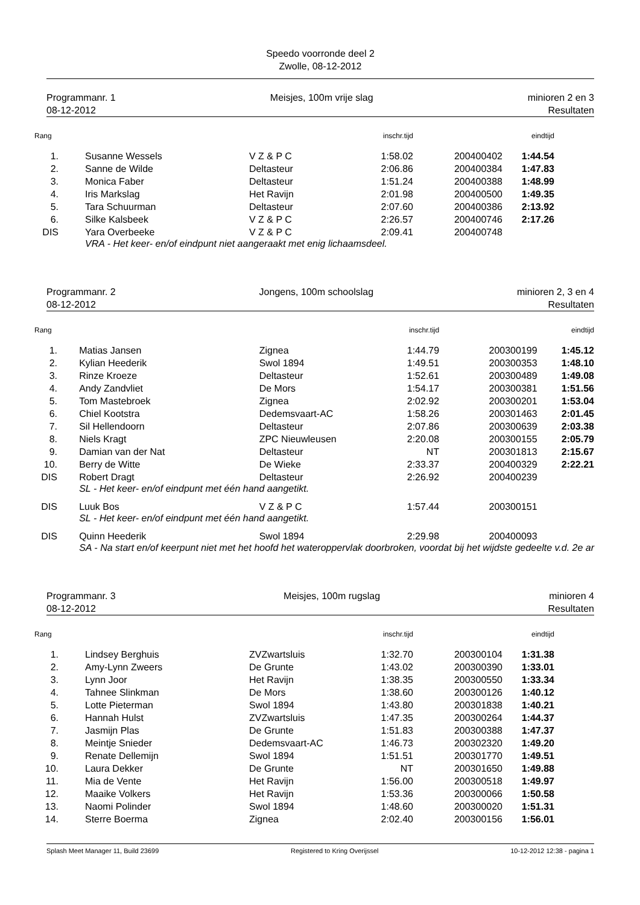Speedo voorronde deel 2
Zwolle, 08-12-2012
Programmanr. 1
08-12-2012
Meisjes, 100m vrije slag minioren 2 en 3
Resultaten
| Rang | | | | inschr.tijd | | eindtijd |
| --- | --- | --- | --- | --- | --- | --- |
| 1. | | Susanne Wessels | V Z & P C | 1:58.02 | 200400402 | 1:44.54 |
| 2. | | Sanne de Wilde | Deltasteur | 2:06.86 | 200400384 | 1:47.83 |
| 3. | | Monica Faber | Deltasteur | 1:51.24 | 200400388 | 1:48.99 |
| 4. | | Iris Markslag | Het Ravijn | 2:01.98 | 200400500 | 1:49.35 |
| 5. | | Tara Schuurman | Deltasteur | 2:07.60 | 200400386 | 2:13.92 |
| 6. | | Silke Kalsbeek | V Z & P C | 2:26.57 | 200400746 | 2:17.26 |
| DIS | | Yara Overbeeke | V Z & P C | 2:09.41 | 200400748 | |
| | | VRA - Het keer- en/of eindpunt niet aangeraakt met enig lichaamsdeel. | | | | |
Programmanr. 2
08-12-2012
Jongens, 100m schoolslag minioren 2, 3 en 4
Resultaten
| Rang | | | | inschr.tijd | | eindtijd |
| --- | --- | --- | --- | --- | --- | --- |
| 1. | | Matias Jansen | Zignea | 1:44.79 | 200300199 | 1:45.12 |
| 2. | | Kylian Heederik | Swol 1894 | 1:49.51 | 200300353 | 1:48.10 |
| 3. | | Rinze Kroeze | Deltasteur | 1:52.61 | 200300489 | 1:49.08 |
| 4. | | Andy Zandvliet | De Mors | 1:54.17 | 200300381 | 1:51.56 |
| 5. | | Tom Mastebroek | Zignea | 2:02.92 | 200300201 | 1:53.04 |
| 6. | | Chiel Kootstra | Dedemsvaart-AC | 1:58.26 | 200301463 | 2:01.45 |
| 7. | | Sil Hellendoorn | Deltasteur | 2:07.86 | 200300639 | 2:03.38 |
| 8. | | Niels Kragt | ZPC Nieuwleusen | 2:20.08 | 200300155 | 2:05.79 |
| 9. | | Damian van der Nat | Deltasteur | NT | 200301813 | 2:15.67 |
| 10. | | Berry de Witte | De Wieke | 2:33.37 | 200400329 | 2:22.21 |
| DIS | | Robert Dragt | Deltasteur | 2:26.92 | 200400239 | |
| | | SL - Het keer- en/of eindpunt met één hand aangetikt. | | | | |
| DIS | | Luuk Bos | V Z & P C | 1:57.44 | 200300151 | |
| | | SL - Het keer- en/of eindpunt met één hand aangetikt. | | | | |
| DIS | | Quinn Heederik | Swol 1894 | 2:29.98 | 200400093 | |
| | | SA - Na start en/of keerpunt niet met het hoofd het wateroppervlak doorbroken, voordat bij het wijdste gedeelte v.d. 2e ar | | | | |
Programmanr. 3
08-12-2012
Meisjes, 100m rugslag minioren 4
Resultaten
| Rang | | | | inschr.tijd | | eindtijd |
| --- | --- | --- | --- | --- | --- | --- |
| 1. | | Lindsey Berghuis | ZVZwartsluis | 1:32.70 | 200300104 | 1:31.38 |
| 2. | | Amy-Lynn Zweers | De Grunte | 1:43.02 | 200300390 | 1:33.01 |
| 3. | | Lynn Joor | Het Ravijn | 1:38.35 | 200300550 | 1:33.34 |
| 4. | | Tahnee Slinkman | De Mors | 1:38.60 | 200300126 | 1:40.12 |
| 5. | | Lotte Pieterman | Swol 1894 | 1:43.80 | 200301838 | 1:40.21 |
| 6. | | Hannah Hulst | ZVZwartsluis | 1:47.35 | 200300264 | 1:44.37 |
| 7. | | Jasmijn Plas | De Grunte | 1:51.83 | 200300388 | 1:47.37 |
| 8. | | Meintje Snieder | Dedemsvaart-AC | 1:46.73 | 200302320 | 1:49.20 |
| 9. | | Renate Dellemijn | Swol 1894 | 1:51.51 | 200301770 | 1:49.51 |
| 10. | | Laura Dekker | De Grunte | NT | 200301650 | 1:49.88 |
| 11. | | Mia de Vente | Het Ravijn | 1:56.00 | 200300518 | 1:49.97 |
| 12. | | Maaike Volkers | Het Ravijn | 1:53.36 | 200300066 | 1:50.58 |
| 13. | | Naomi Polinder | Swol 1894 | 1:48.60 | 200300020 | 1:51.31 |
| 14. | | Sterre Boerma | Zignea | 2:02.40 | 200300156 | 1:56.01 |
Splash Meet Manager 11, Build 23699
Registered to Kring Overijssel 10-12-2012 12:38 - pagina 1